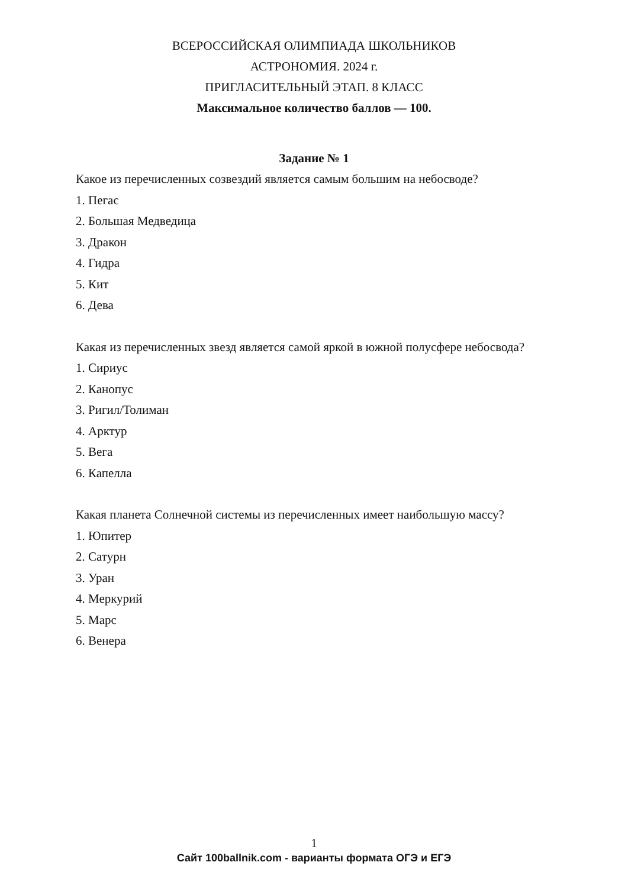ВСЕРОССИЙСКАЯ ОЛИМПИАДА ШКОЛЬНИКОВ
АСТРОНОМИЯ. 2024 г.
ПРИГЛАСИТЕЛЬНЫЙ ЭТАП. 8 КЛАСС
Максимальное количество баллов — 100.
Задание № 1
Какое из перечисленных созвездий является самым большим на небосводе?
1. Пегас
2. Большая Медведица
3. Дракон
4. Гидра
5. Кит
6. Дева
Какая из перечисленных звезд является самой яркой в южной полусфере небосвода?
1. Сириус
2. Канопус
3. Ригил/Толиман
4. Арктур
5. Вега
6. Капелла
Какая планета Солнечной системы из перечисленных имеет наибольшую массу?
1. Юпитер
2. Сатурн
3. Уран
4. Меркурий
5. Марс
6. Венера
1
Сайт 100ballnik.com - варианты формата ОГЭ и ЕГЭ